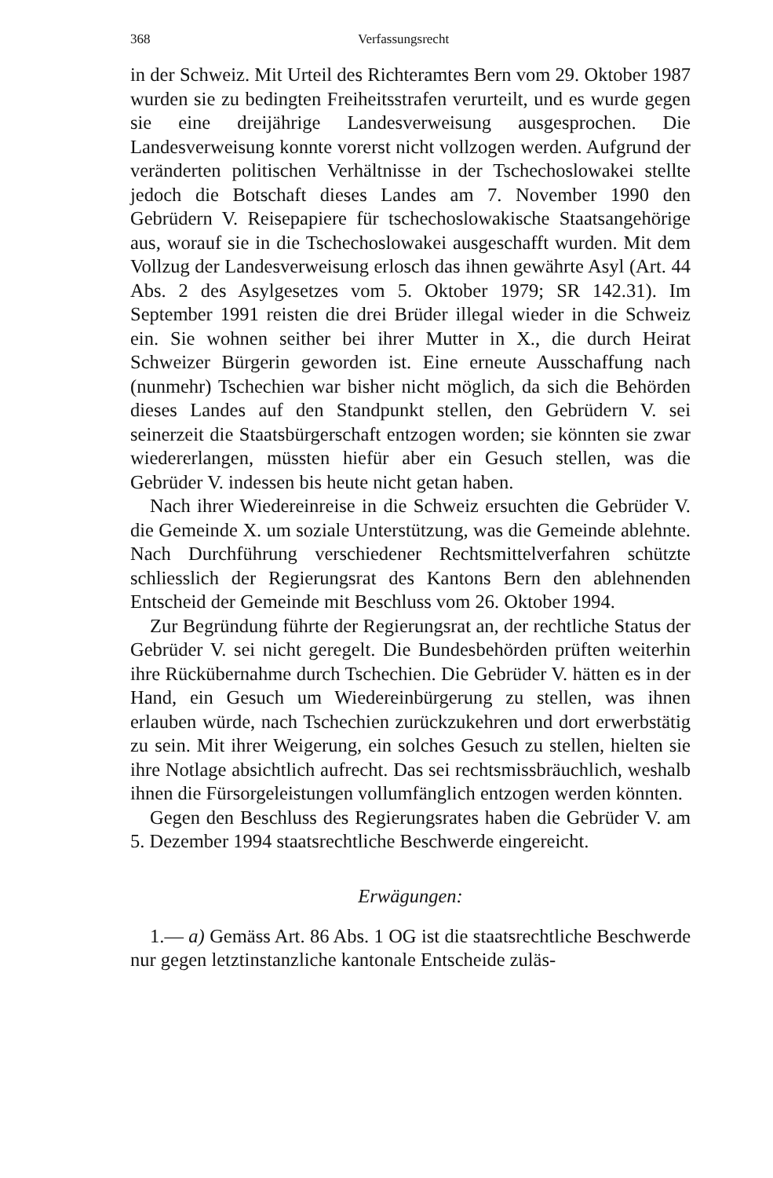368 Verfassungsrecht
in der Schweiz. Mit Urteil des Richteramtes Bern vom 29. Oktober 1987 wurden sie zu bedingten Freiheitsstrafen verurteilt, und es wurde gegen sie eine dreijährige Landesverweisung ausgesprochen. Die Landesverweisung konnte vorerst nicht vollzogen werden. Aufgrund der veränderten politischen Verhältnisse in der Tschechoslowakei stellte jedoch die Botschaft dieses Landes am 7. November 1990 den Gebrüdern V. Reisepapiere für tschechoslowakische Staatsangehörige aus, worauf sie in die Tschechoslowakei ausgeschafft wurden. Mit dem Vollzug der Landesverweisung erlosch das ihnen gewährte Asyl (Art. 44 Abs. 2 des Asylgesetzes vom 5. Oktober 1979; SR 142.31). Im September 1991 reisten die drei Brüder illegal wieder in die Schweiz ein. Sie wohnen seither bei ihrer Mutter in X., die durch Heirat Schweizer Bürgerin geworden ist. Eine erneute Ausschaffung nach (nunmehr) Tschechien war bisher nicht möglich, da sich die Behörden dieses Landes auf den Standpunkt stellen, den Gebrüdern V. sei seinerzeit die Staatsbürgerschaft entzogen worden; sie könnten sie zwar wiedererlangen, müssten hiefür aber ein Gesuch stellen, was die Gebrüder V. indessen bis heute nicht getan haben.
Nach ihrer Wiedereinreise in die Schweiz ersuchten die Gebrüder V. die Gemeinde X. um soziale Unterstützung, was die Gemeinde ablehnte. Nach Durchführung verschiedener Rechtsmittelverfahren schützte schliesslich der Regierungsrat des Kantons Bern den ablehnenden Entscheid der Gemeinde mit Beschluss vom 26. Oktober 1994.
Zur Begründung führte der Regierungsrat an, der rechtliche Status der Gebrüder V. sei nicht geregelt. Die Bundesbehörden prüften weiterhin ihre Rückübernahme durch Tschechien. Die Gebrüder V. hätten es in der Hand, ein Gesuch um Wiedereinbürgerung zu stellen, was ihnen erlauben würde, nach Tschechien zurückzukehren und dort erwerbstätig zu sein. Mit ihrer Weigerung, ein solches Gesuch zu stellen, hielten sie ihre Notlage absichtlich aufrecht. Das sei rechtsmissbräuchlich, weshalb ihnen die Fürsorgeleistungen vollumfänglich entzogen werden könnten.
Gegen den Beschluss des Regierungsrates haben die Gebrüder V. am 5. Dezember 1994 staatsrechtliche Beschwerde eingereicht.
Erwägungen:
1.— a) Gemäss Art. 86 Abs. 1 OG ist die staatsrechtliche Beschwerde nur gegen letztinstanzliche kantonale Entscheide zuläs-